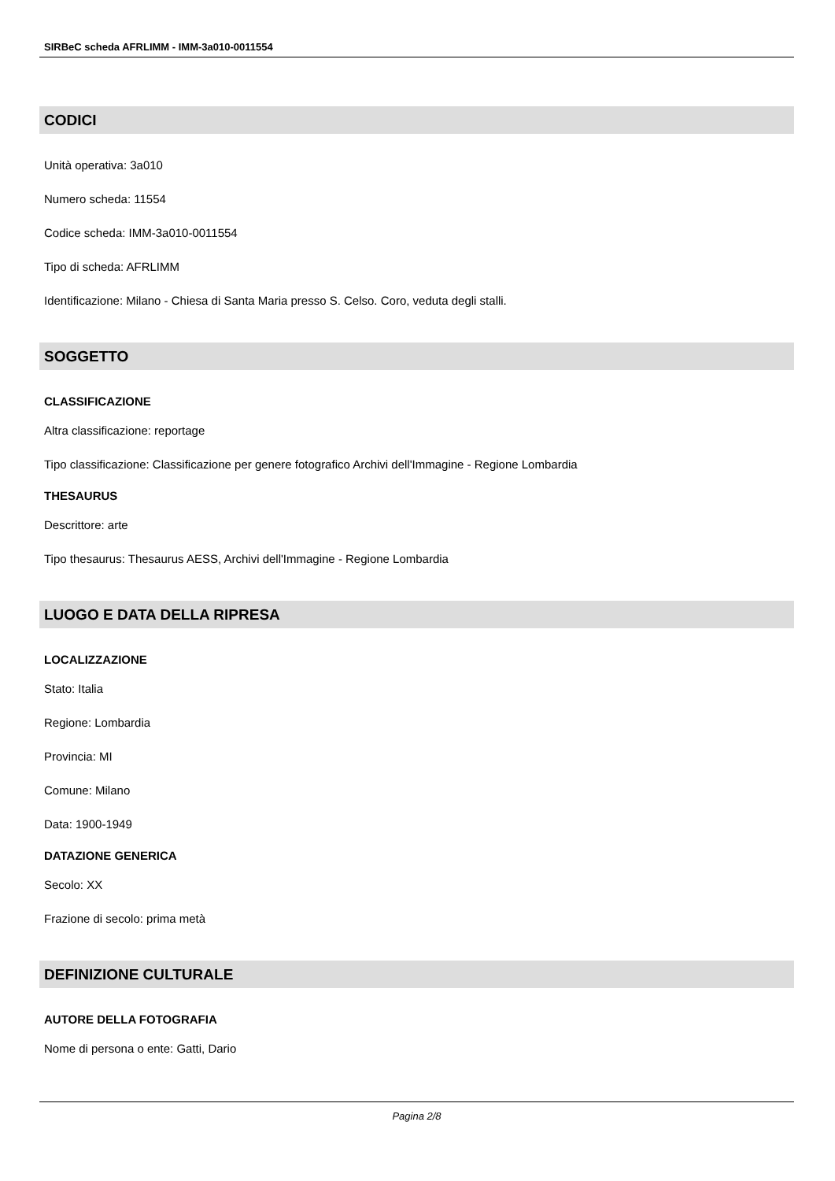SIRBeC scheda AFRLIMM - IMM-3a010-0011554
CODICI
Unità operativa: 3a010
Numero scheda: 11554
Codice scheda: IMM-3a010-0011554
Tipo di scheda: AFRLIMM
Identificazione: Milano - Chiesa di Santa Maria presso S. Celso. Coro, veduta degli stalli.
SOGGETTO
CLASSIFICAZIONE
Altra classificazione: reportage
Tipo classificazione: Classificazione per genere fotografico Archivi dell'Immagine - Regione Lombardia
THESAURUS
Descrittore: arte
Tipo thesaurus: Thesaurus AESS, Archivi dell'Immagine - Regione Lombardia
LUOGO E DATA DELLA RIPRESA
LOCALIZZAZIONE
Stato: Italia
Regione: Lombardia
Provincia: MI
Comune: Milano
Data: 1900-1949
DATAZIONE GENERICA
Secolo: XX
Frazione di secolo: prima metà
DEFINIZIONE CULTURALE
AUTORE DELLA FOTOGRAFIA
Nome di persona o ente: Gatti, Dario
Pagina 2/8